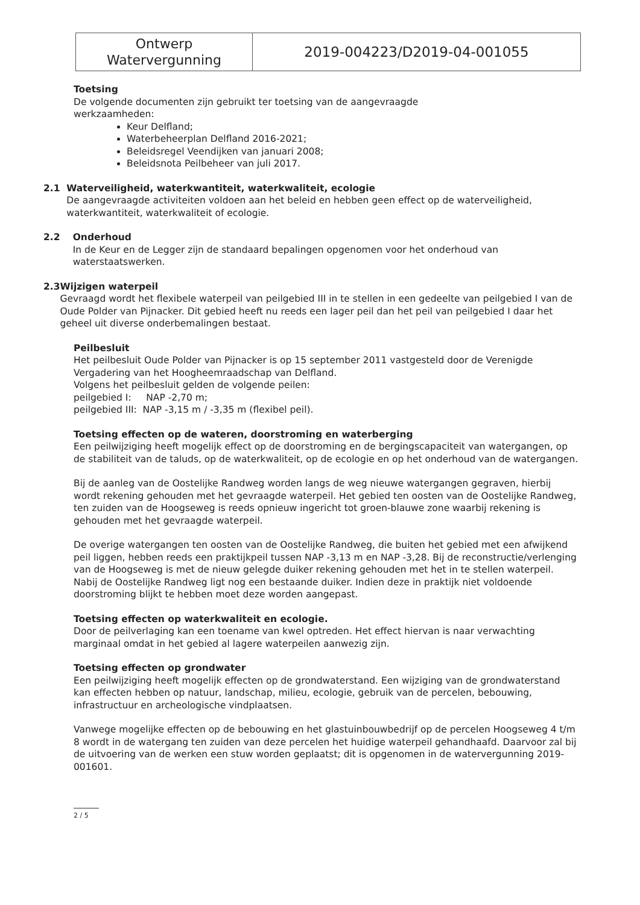| Ontwerp Watervergunning | 2019-004223/D2019-04-001055 |
Toetsing
De volgende documenten zijn gebruikt ter toetsing van de aangevraagde
werkzaamheden:
Keur Delfland;
Waterbeheerplan Delfland 2016-2021;
Beleidsregel Veendijken van januari 2008;
Beleidsnota Peilbeheer van juli 2017.
2.1 Waterveiligheid, waterkwantiteit, waterkwaliteit, ecologie
De aangevraagde activiteiten voldoen aan het beleid en hebben geen effect op de waterveiligheid, waterkwantiteit, waterkwaliteit of ecologie.
2.2 Onderhoud
In de Keur en de Legger zijn de standaard bepalingen opgenomen voor het onderhoud van waterstaatswerken.
2.3 Wijzigen waterpeil
Gevraagd wordt het flexibele waterpeil van peilgebied III in te stellen in een gedeelte van peilgebied I van de Oude Polder van Pijnacker. Dit gebied heeft nu reeds een lager peil dan het peil van peilgebied I daar het geheel uit diverse onderbemalingen bestaat.
Peilbesluit
Het peilbesluit Oude Polder van Pijnacker is op 15 september 2011 vastgesteld door de Verenigde Vergadering van het Hoogheemraadschap van Delfland.
Volgens het peilbesluit gelden de volgende peilen:
peilgebied I: NAP -2,70 m;
peilgebied III: NAP -3,15 m / -3,35 m (flexibel peil).
Toetsing effecten op de wateren, doorstroming en waterberging
Een peilwijziging heeft mogelijk effect op de doorstroming en de bergingscapaciteit van watergangen, op de stabiliteit van de taluds, op de waterkwaliteit, op de ecologie en op het onderhoud van de watergangen.
Bij de aanleg van de Oostelijke Randweg worden langs de weg nieuwe watergangen gegraven, hierbij wordt rekening gehouden met het gevraagde waterpeil. Het gebied ten oosten van de Oostelijke Randweg, ten zuiden van de Hoogseweg is reeds opnieuw ingericht tot groen-blauwe zone waarbij rekening is gehouden met het gevraagde waterpeil.
De overige watergangen ten oosten van de Oostelijke Randweg, die buiten het gebied met een afwijkend peil liggen, hebben reeds een praktijkpeil tussen NAP -3,13 m en NAP -3,28. Bij de reconstructie/verlenging van de Hoogseweg is met de nieuw gelegde duiker rekening gehouden met het in te stellen waterpeil. Nabij de Oostelijke Randweg ligt nog een bestaande duiker. Indien deze in praktijk niet voldoende doorstroming blijkt te hebben moet deze worden aangepast.
Toetsing effecten op waterkwaliteit en ecologie.
Door de peilverlaging kan een toename van kwel optreden. Het effect hiervan is naar verwachting marginaal omdat in het gebied al lagere waterpeilen aanwezig zijn.
Toetsing effecten op grondwater
Een peilwijziging heeft mogelijk effecten op de grondwaterstand. Een wijziging van de grondwaterstand kan effecten hebben op natuur, landschap, milieu, ecologie, gebruik van de percelen, bebouwing, infrastructuur en archeologische vindplaatsen.
Vanwege mogelijke effecten op de bebouwing en het glastuinbouwbedrijf op de percelen Hoogseweg 4 t/m 8 wordt in de watergang ten zuiden van deze percelen het huidige waterpeil gehandhaafd. Daarvoor zal bij de uitvoering van de werken een stuw worden geplaatst; dit is opgenomen in de watervergunning 2019-001601.
2 / 5